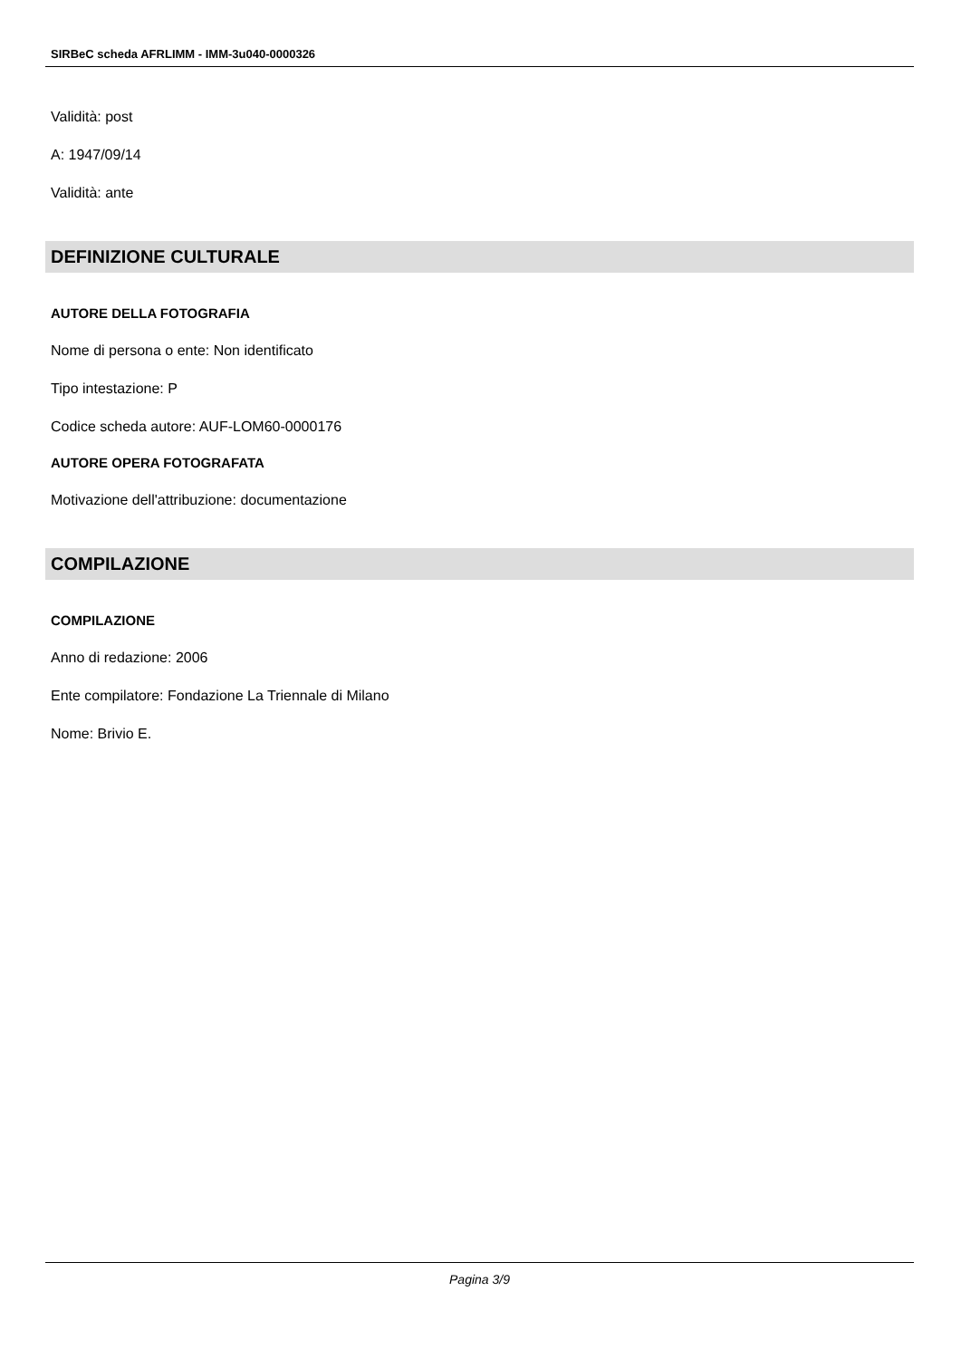SIRBeC scheda AFRLIMM - IMM-3u040-0000326
Validità: post
A: 1947/09/14
Validità: ante
DEFINIZIONE CULTURALE
AUTORE DELLA FOTOGRAFIA
Nome di persona o ente: Non identificato
Tipo intestazione: P
Codice scheda autore: AUF-LOM60-0000176
AUTORE OPERA FOTOGRAFATA
Motivazione dell'attribuzione: documentazione
COMPILAZIONE
COMPILAZIONE
Anno di redazione: 2006
Ente compilatore: Fondazione La Triennale di Milano
Nome: Brivio E.
Pagina 3/9